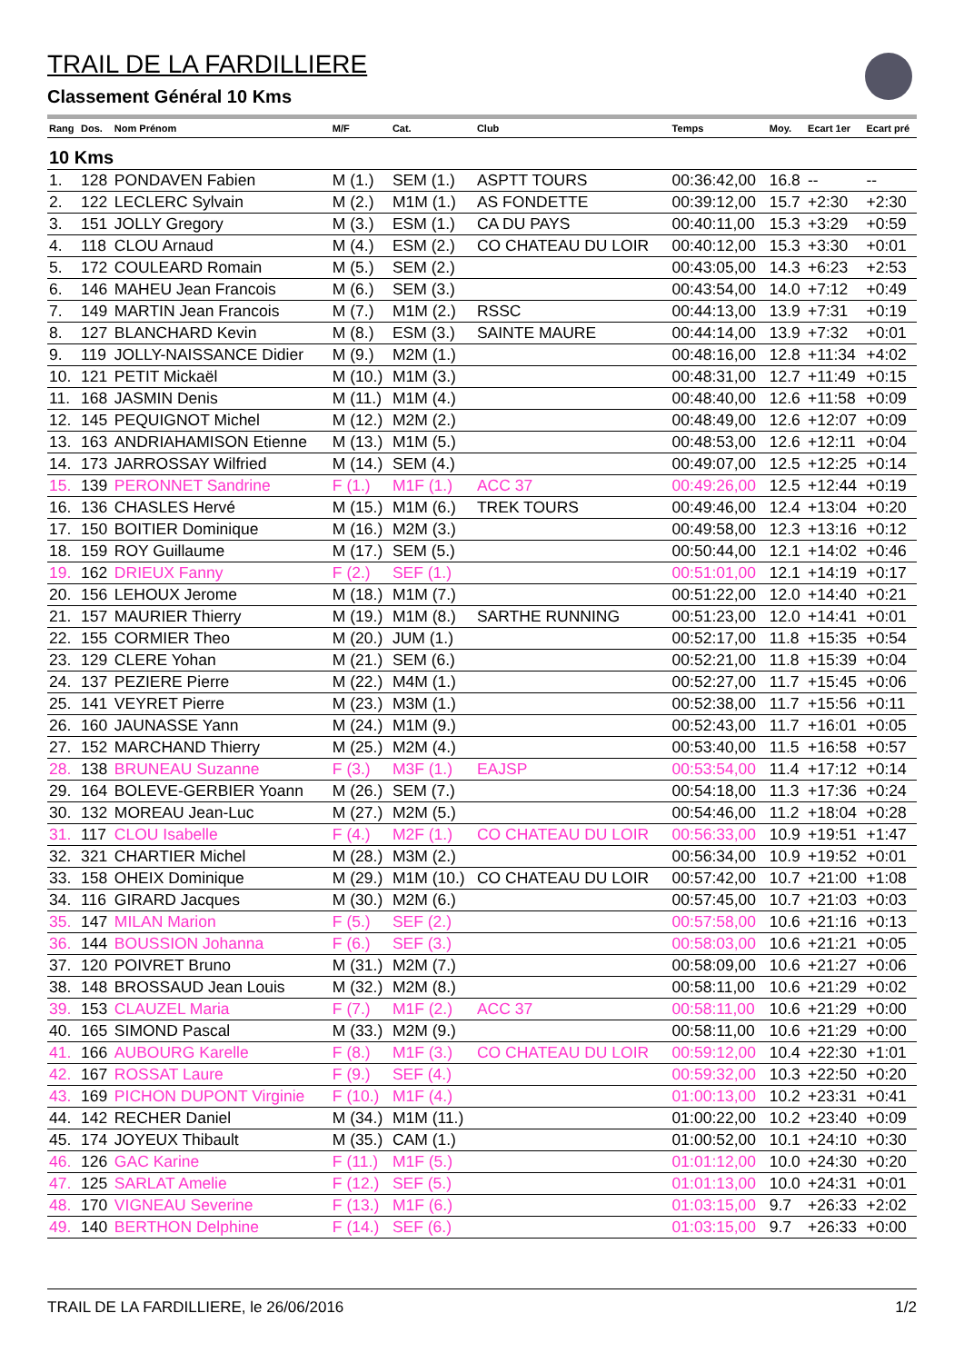TRAIL DE LA FARDILLIERE
Classement Général 10 Kms
| Rang | Dos. | Nom Prénom | M/F | Cat. | Club | Temps | Moy. | Ecart 1er | Ecart pré |
| --- | --- | --- | --- | --- | --- | --- | --- | --- | --- |
| 10 Kms | | | | | | | | | |
| 1. | 128 | PONDAVEN Fabien | M (1.) | SEM (1.) | ASPTT TOURS | 00:36:42,00 | 16.8 | -- | -- |
| 2. | 122 | LECLERC Sylvain | M (2.) | M1M (1.) | AS FONDETTE | 00:39:12,00 | 15.7 | +2:30 | +2:30 |
| 3. | 151 | JOLLY Gregory | M (3.) | ESM (1.) | CA DU PAYS | 00:40:11,00 | 15.3 | +3:29 | +0:59 |
| 4. | 118 | CLOU Arnaud | M (4.) | ESM (2.) | CO CHATEAU DU LOIR | 00:40:12,00 | 15.3 | +3:30 | +0:01 |
| 5. | 172 | COULEARD Romain | M (5.) | SEM (2.) | | 00:43:05,00 | 14.3 | +6:23 | +2:53 |
| 6. | 146 | MAHEU Jean Francois | M (6.) | SEM (3.) | | 00:43:54,00 | 14.0 | +7:12 | +0:49 |
| 7. | 149 | MARTIN Jean Francois | M (7.) | M1M (2.) | RSSC | 00:44:13,00 | 13.9 | +7:31 | +0:19 |
| 8. | 127 | BLANCHARD Kevin | M (8.) | ESM (3.) | SAINTE MAURE | 00:44:14,00 | 13.9 | +7:32 | +0:01 |
| 9. | 119 | JOLLY-NAISSANCE Didier | M (9.) | M2M (1.) | | 00:48:16,00 | 12.8 | +11:34 | +4:02 |
| 10. | 121 | PETIT Mickaël | M (10.) | M1M (3.) | | 00:48:31,00 | 12.7 | +11:49 | +0:15 |
| 11. | 168 | JASMIN Denis | M (11.) | M1M (4.) | | 00:48:40,00 | 12.6 | +11:58 | +0:09 |
| 12. | 145 | PEQUIGNOT Michel | M (12.) | M2M (2.) | | 00:48:49,00 | 12.6 | +12:07 | +0:09 |
| 13. | 163 | ANDRIAHAMISON Etienne | M (13.) | M1M (5.) | | 00:48:53,00 | 12.6 | +12:11 | +0:04 |
| 14. | 173 | JARROSSAY Wilfried | M (14.) | SEM (4.) | | 00:49:07,00 | 12.5 | +12:25 | +0:14 |
| 15. | 139 | PERONNET Sandrine | F (1.) | M1F (1.) | ACC 37 | 00:49:26,00 | 12.5 | +12:44 | +0:19 |
| 16. | 136 | CHASLES Hervé | M (15.) | M1M (6.) | TREK TOURS | 00:49:46,00 | 12.4 | +13:04 | +0:20 |
| 17. | 150 | BOITIER Dominique | M (16.) | M2M (3.) | | 00:49:58,00 | 12.3 | +13:16 | +0:12 |
| 18. | 159 | ROY Guillaume | M (17.) | SEM (5.) | | 00:50:44,00 | 12.1 | +14:02 | +0:46 |
| 19. | 162 | DRIEUX Fanny | F (2.) | SEF (1.) | | 00:51:01,00 | 12.1 | +14:19 | +0:17 |
| 20. | 156 | LEHOUX Jerome | M (18.) | M1M (7.) | | 00:51:22,00 | 12.0 | +14:40 | +0:21 |
| 21. | 157 | MAURIER Thierry | M (19.) | M1M (8.) | SARTHE RUNNING | 00:51:23,00 | 12.0 | +14:41 | +0:01 |
| 22. | 155 | CORMIER Theo | M (20.) | JUM (1.) | | 00:52:17,00 | 11.8 | +15:35 | +0:54 |
| 23. | 129 | CLERE Yohan | M (21.) | SEM (6.) | | 00:52:21,00 | 11.8 | +15:39 | +0:04 |
| 24. | 137 | PEZIERE Pierre | M (22.) | M4M (1.) | | 00:52:27,00 | 11.7 | +15:45 | +0:06 |
| 25. | 141 | VEYRET Pierre | M (23.) | M3M (1.) | | 00:52:38,00 | 11.7 | +15:56 | +0:11 |
| 26. | 160 | JAUNASSE Yann | M (24.) | M1M (9.) | | 00:52:43,00 | 11.7 | +16:01 | +0:05 |
| 27. | 152 | MARCHAND Thierry | M (25.) | M2M (4.) | | 00:53:40,00 | 11.5 | +16:58 | +0:57 |
| 28. | 138 | BRUNEAU Suzanne | F (3.) | M3F (1.) | EAJSP | 00:53:54,00 | 11.4 | +17:12 | +0:14 |
| 29. | 164 | BOLEVE-GERBIER Yoann | M (26.) | SEM (7.) | | 00:54:18,00 | 11.3 | +17:36 | +0:24 |
| 30. | 132 | MOREAU Jean-Luc | M (27.) | M2M (5.) | | 00:54:46,00 | 11.2 | +18:04 | +0:28 |
| 31. | 117 | CLOU Isabelle | F (4.) | M2F (1.) | CO CHATEAU DU LOIR | 00:56:33,00 | 10.9 | +19:51 | +1:47 |
| 32. | 321 | CHARTIER Michel | M (28.) | M3M (2.) | | 00:56:34,00 | 10.9 | +19:52 | +0:01 |
| 33. | 158 | OHEIX Dominique | M (29.) | M1M (10.) | CO CHATEAU DU LOIR | 00:57:42,00 | 10.7 | +21:00 | +1:08 |
| 34. | 116 | GIRARD Jacques | M (30.) | M2M (6.) | | 00:57:45,00 | 10.7 | +21:03 | +0:03 |
| 35. | 147 | MILAN Marion | F (5.) | SEF (2.) | | 00:57:58,00 | 10.6 | +21:16 | +0:13 |
| 36. | 144 | BOUSSION Johanna | F (6.) | SEF (3.) | | 00:58:03,00 | 10.6 | +21:21 | +0:05 |
| 37. | 120 | POIVRET Bruno | M (31.) | M2M (7.) | | 00:58:09,00 | 10.6 | +21:27 | +0:06 |
| 38. | 148 | BROSSAUD Jean Louis | M (32.) | M2M (8.) | | 00:58:11,00 | 10.6 | +21:29 | +0:02 |
| 39. | 153 | CLAUZEL Maria | F (7.) | M1F (2.) | ACC 37 | 00:58:11,00 | 10.6 | +21:29 | +0:00 |
| 40. | 165 | SIMOND Pascal | M (33.) | M2M (9.) | | 00:58:11,00 | 10.6 | +21:29 | +0:00 |
| 41. | 166 | AUBOURG Karelle | F (8.) | M1F (3.) | CO CHATEAU DU LOIR | 00:59:12,00 | 10.4 | +22:30 | +1:01 |
| 42. | 167 | ROSSAT Laure | F (9.) | SEF (4.) | | 00:59:32,00 | 10.3 | +22:50 | +0:20 |
| 43. | 169 | PICHON DUPONT Virginie | F (10.) | M1F (4.) | | 01:00:13,00 | 10.2 | +23:31 | +0:41 |
| 44. | 142 | RECHER Daniel | M (34.) | M1M (11.) | | 01:00:22,00 | 10.2 | +23:40 | +0:09 |
| 45. | 174 | JOYEUX Thibault | M (35.) | CAM (1.) | | 01:00:52,00 | 10.1 | +24:10 | +0:30 |
| 46. | 126 | GAC Karine | F (11.) | M1F (5.) | | 01:01:12,00 | 10.0 | +24:30 | +0:20 |
| 47. | 125 | SARLAT Amelie | F (12.) | SEF (5.) | | 01:01:13,00 | 10.0 | +24:31 | +0:01 |
| 48. | 170 | VIGNEAU Severine | F (13.) | M1F (6.) | | 01:03:15,00 | 9.7 | +26:33 | +2:02 |
| 49. | 140 | BERTHON Delphine | F (14.) | SEF (6.) | | 01:03:15,00 | 9.7 | +26:33 | +0:00 |
TRAIL DE LA FARDILLIERE, le 26/06/2016 1/2